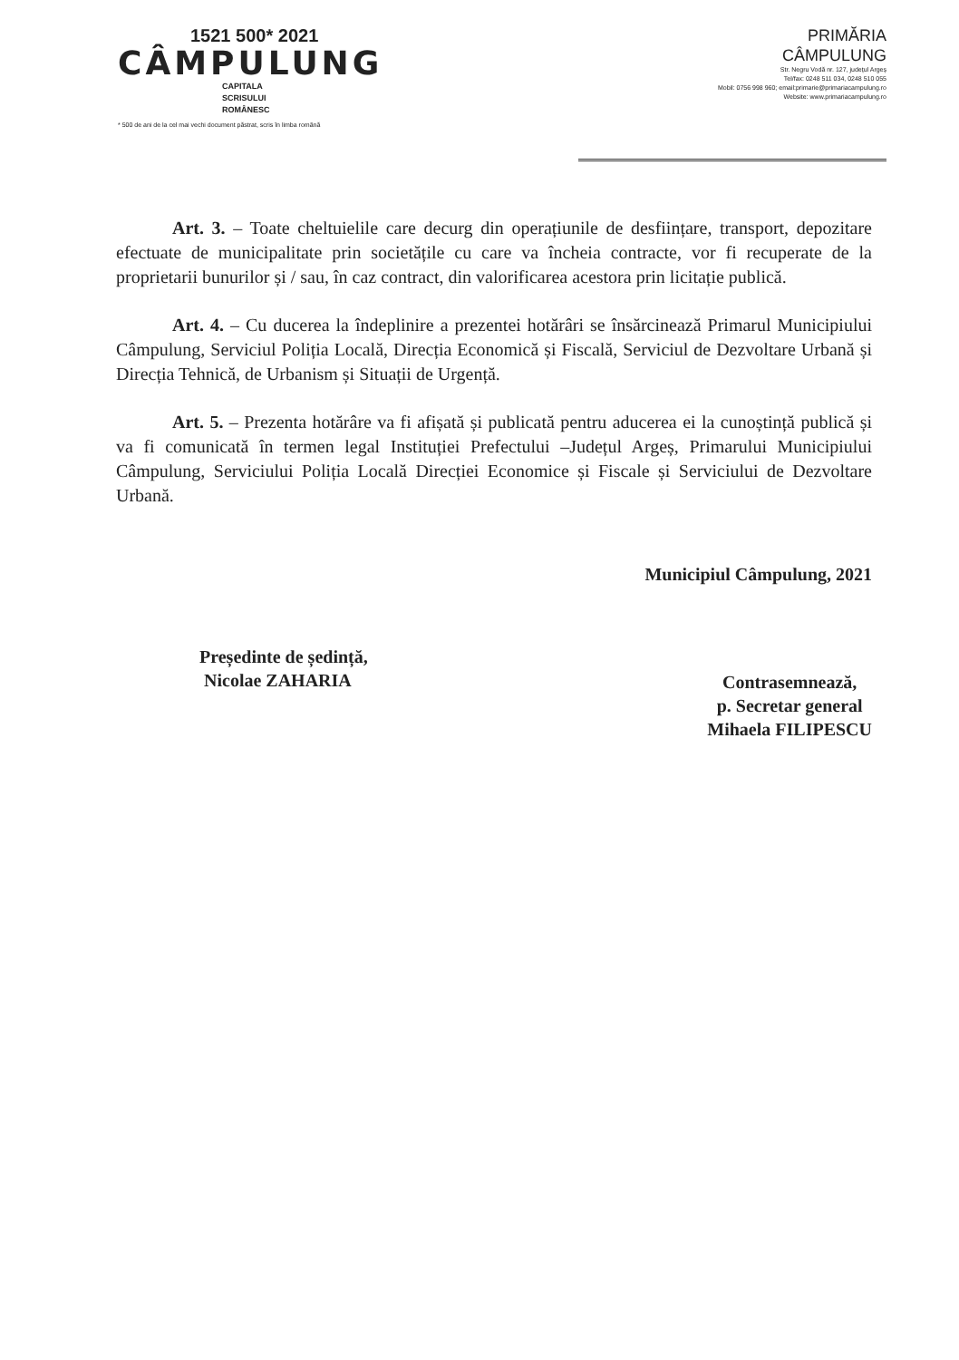1521 500* 2021
CÂMPULUNG
CAPITALA
SCRISULUI
ROMÂNESC
* 500 de ani de la cel mai vechi document păstrat, scris în limba română
PRIMĂRIA
CÂMPULUNG
Str. Negru Vodă nr. 127, județul Argeș
Tel/fax: 0248 511 034, 0248 510 055
Mobil: 0756 998 960; email:primarie@primariacampulung.ro
Website: www.primariacampulung.ro
Art. 3. – Toate cheltuielile care decurg din operațiunile de desființare, transport, depozitare efectuate de municipalitate prin societățile cu care va încheia contracte, vor fi recuperate de la proprietarii bunurilor și / sau, în caz contract, din valorificarea acestora prin licitație publică.
Art. 4. – Cu ducerea la îndeplinire a prezentei hotărâri se însărcinează Primarul Municipiului Câmpulung, Serviciul Poliția Locală, Direcția Economică și Fiscală, Serviciul de Dezvoltare Urbană și Direcția Tehnică, de Urbanism și Situații de Urgență.
Art. 5. – Prezenta hotărâre va fi afișată și publicată pentru aducerea ei la cunoștință publică și va fi comunicată în termen legal Instituției Prefectului –Județul Argeș, Primarului Municipiului Câmpulung, Serviciului Poliția Locală Direcției Economice și Fiscale și Serviciului de Dezvoltare Urbană.
Municipiul Câmpulung, 2021
Președinte de ședință,
Nicolae ZAHARIA
Contrasemnează,
p. Secretar general
Mihaela FILIPESCU